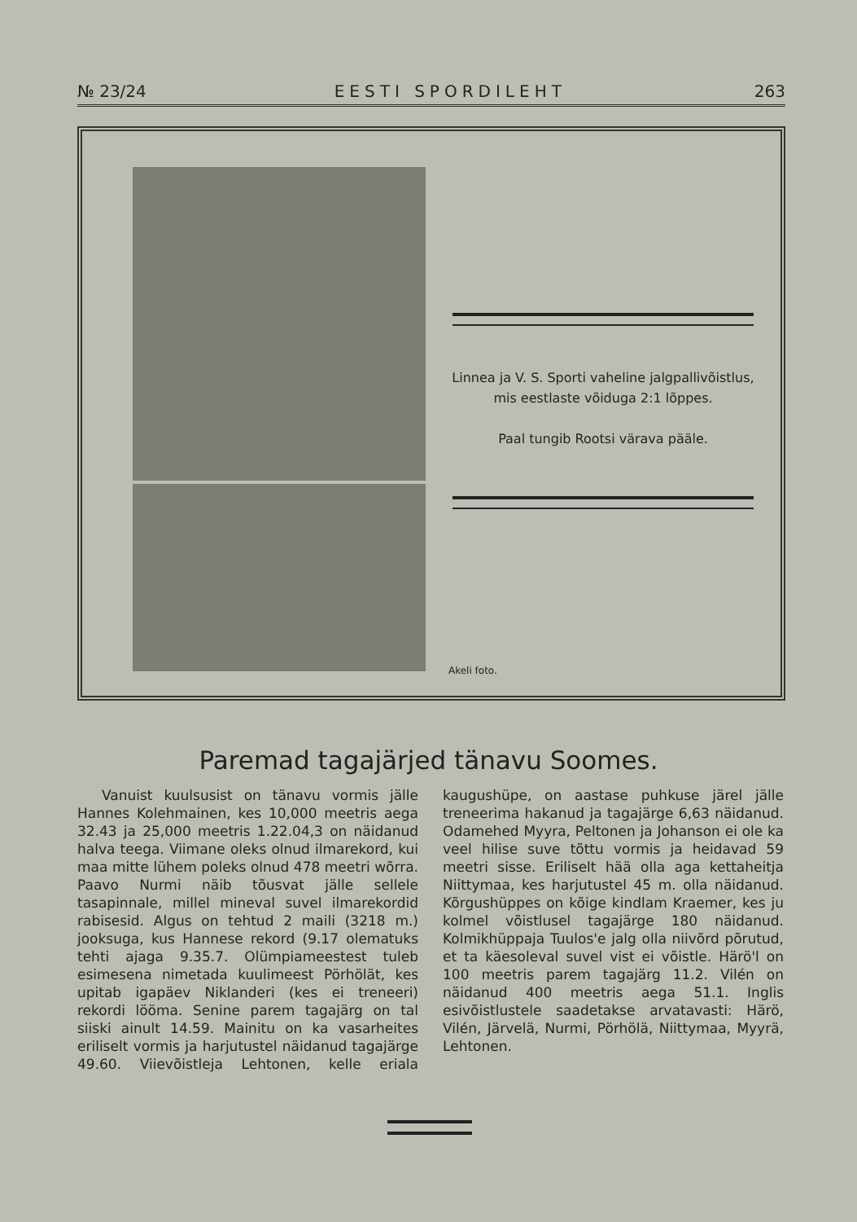№ 23/24 EESTI SPORDILEHT 263
Linnea ja V. S. Sporti vaheline jalgpallivõistlus, mis eestlaste võiduga 2:1 lõppes.
Paal tungib Rootsi värava pääle.
Akeli foto.
Paremad tagajärjed tänavu Soomes.
Vanuist kuulsusist on tänavu vormis jälle Hannes Kolehmainen, kes 10,000 meetris aega 32.43 ja 25,000 meetris 1.22.04,3 on näidanud halva teega. Viimane oleks olnud ilmarekord, kui maa mitte lühem poleks olnud 478 meetri wõrra. Paavo Nurmi näib tõusvat jälle sellele tasapinnale, millel mineval suvel ilmarekordid rabisesid. Algus on tehtud 2 maili (3218 m.) jooksuga, kus Hannese rekord (9.17 olematuks tehti ajaga 9.35.7. Olümpiameestest tuleb esimesena nimetada kuulimeest Pörhölät, kes upitab igapäev Niklanderi (kes ei treneeri) rekordi lööma. Senine parem tagajärg on tal siiski ainult 14.59. Mainitu on ka vasarheites eriliselt vormis ja harjutustel näidanud tagajärge 49.60. Viievõistleja Lehtonen, kelle eriala kaugushüpe, on aastase puhkuse järel jälle treneerima hakanud ja tagajärge 6,63 näidanud. Odamehed Myyra, Peltonen ja Johanson ei ole ka veel hilise suve tõttu vormis ja heidavad 59 meetri sisse. Eriliselt hää olla aga kettaheitja Niittymaa, kes harjutustel 45 m. olla näidanud. Kõrgushüppes on kõige kindlam Kraemer, kes ju kolmel võistlusel tagajärge 180 näidanud. Kolmikhüppaja Tuulos'e jalg olla niivõrd põrutud, et ta käesoleval suvel vist ei võistle. Härö'l on 100 meetris parem tagajärg 11.2. Vilén on näidanud 400 meetris aega 51.1. Inglis esivõistlustele saadetakse arvatavasti: Härö, Vilén, Järvelä, Nurmi, Pörhölä, Niittymaa, Myyrä, Lehtonen.